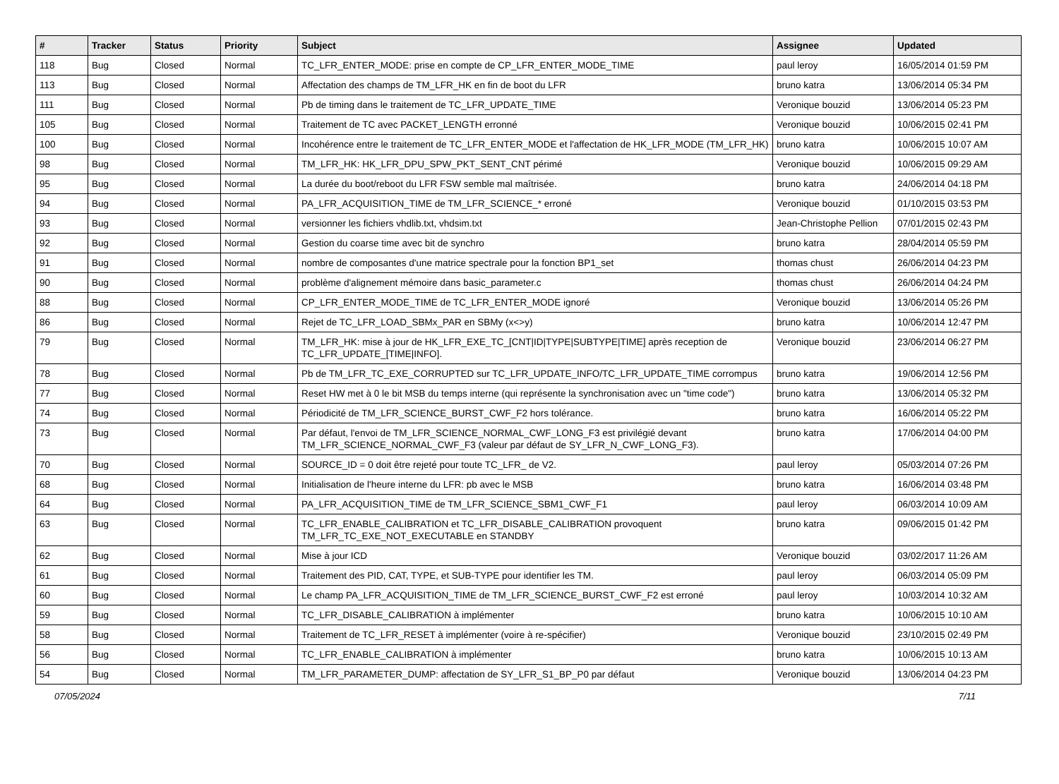| # | Tracker | Status | Priority | Subject | Assignee | Updated |
| --- | --- | --- | --- | --- | --- | --- |
| 118 | Bug | Closed | Normal | TC_LFR_ENTER_MODE: prise en compte de CP_LFR_ENTER_MODE_TIME | paul leroy | 16/05/2014 01:59 PM |
| 113 | Bug | Closed | Normal | Affectation des champs de TM_LFR_HK en fin de boot du LFR | bruno katra | 13/06/2014 05:34 PM |
| 111 | Bug | Closed | Normal | Pb de timing dans le traitement de TC_LFR_UPDATE_TIME | Veronique bouzid | 13/06/2014 05:23 PM |
| 105 | Bug | Closed | Normal | Traitement de TC avec PACKET_LENGTH erronné | Veronique bouzid | 10/06/2015 02:41 PM |
| 100 | Bug | Closed | Normal | Incohérence entre le traitement de TC_LFR_ENTER_MODE et l'affectation de HK_LFR_MODE (TM_LFR_HK) | bruno katra | 10/06/2015 10:07 AM |
| 98 | Bug | Closed | Normal | TM_LFR_HK: HK_LFR_DPU_SPW_PKT_SENT_CNT périmé | Veronique bouzid | 10/06/2015 09:29 AM |
| 95 | Bug | Closed | Normal | La durée du boot/reboot du LFR FSW semble mal maîtrisée. | bruno katra | 24/06/2014 04:18 PM |
| 94 | Bug | Closed | Normal | PA_LFR_ACQUISITION_TIME de TM_LFR_SCIENCE_* erroné | Veronique bouzid | 01/10/2015 03:53 PM |
| 93 | Bug | Closed | Normal | versionner les fichiers vhdlib.txt, vhdsim.txt | Jean-Christophe Pellion | 07/01/2015 02:43 PM |
| 92 | Bug | Closed | Normal | Gestion du coarse time avec bit de synchro | bruno katra | 28/04/2014 05:59 PM |
| 91 | Bug | Closed | Normal | nombre de composantes d'une matrice spectrale pour la fonction BP1_set | thomas chust | 26/06/2014 04:23 PM |
| 90 | Bug | Closed | Normal | problème d'alignement mémoire dans basic_parameter.c | thomas chust | 26/06/2014 04:24 PM |
| 88 | Bug | Closed | Normal | CP_LFR_ENTER_MODE_TIME de TC_LFR_ENTER_MODE ignoré | Veronique bouzid | 13/06/2014 05:26 PM |
| 86 | Bug | Closed | Normal | Rejet de TC_LFR_LOAD_SBMx_PAR en SBMy (x<>y) | bruno katra | 10/06/2014 12:47 PM |
| 79 | Bug | Closed | Normal | TM_LFR_HK: mise à jour de HK_LFR_EXE_TC_[CNT/ID/TYPE/SUBTYPE/TIME] après reception de TC_LFR_UPDATE_[TIME/INFO]. | Veronique bouzid | 23/06/2014 06:27 PM |
| 78 | Bug | Closed | Normal | Pb de TM_LFR_TC_EXE_CORRUPTED sur TC_LFR_UPDATE_INFO/TC_LFR_UPDATE_TIME corrompus | bruno katra | 19/06/2014 12:56 PM |
| 77 | Bug | Closed | Normal | Reset HW met à 0 le bit MSB du temps interne (qui représente la synchronisation avec un "time code") | bruno katra | 13/06/2014 05:32 PM |
| 74 | Bug | Closed | Normal | Périodicité de TM_LFR_SCIENCE_BURST_CWF_F2 hors tolérance. | bruno katra | 16/06/2014 05:22 PM |
| 73 | Bug | Closed | Normal | Par défaut, l'envoi de TM_LFR_SCIENCE_NORMAL_CWF_LONG_F3 est privilégié devant TM_LFR_SCIENCE_NORMAL_CWF_F3 (valeur par défaut de SY_LFR_N_CWF_LONG_F3). | bruno katra | 17/06/2014 04:00 PM |
| 70 | Bug | Closed | Normal | SOURCE_ID = 0 doit être rejeté pour toute TC_LFR_ de V2. | paul leroy | 05/03/2014 07:26 PM |
| 68 | Bug | Closed | Normal | Initialisation de l'heure interne du LFR: pb avec le MSB | bruno katra | 16/06/2014 03:48 PM |
| 64 | Bug | Closed | Normal | PA_LFR_ACQUISITION_TIME de TM_LFR_SCIENCE_SBM1_CWF_F1 | paul leroy | 06/03/2014 10:09 AM |
| 63 | Bug | Closed | Normal | TC_LFR_ENABLE_CALIBRATION et TC_LFR_DISABLE_CALIBRATION provoquent TM_LFR_TC_EXE_NOT_EXECUTABLE en STANDBY | bruno katra | 09/06/2015 01:42 PM |
| 62 | Bug | Closed | Normal | Mise à jour ICD | Veronique bouzid | 03/02/2017 11:26 AM |
| 61 | Bug | Closed | Normal | Traitement des PID, CAT, TYPE, et SUB-TYPE pour identifier les TM. | paul leroy | 06/03/2014 05:09 PM |
| 60 | Bug | Closed | Normal | Le champ PA_LFR_ACQUISITION_TIME de TM_LFR_SCIENCE_BURST_CWF_F2 est erroné | paul leroy | 10/03/2014 10:32 AM |
| 59 | Bug | Closed | Normal | TC_LFR_DISABLE_CALIBRATION à implémenter | bruno katra | 10/06/2015 10:10 AM |
| 58 | Bug | Closed | Normal | Traitement de TC_LFR_RESET à implémenter (voire à re-spécifier) | Veronique bouzid | 23/10/2015 02:49 PM |
| 56 | Bug | Closed | Normal | TC_LFR_ENABLE_CALIBRATION à implémenter | bruno katra | 10/06/2015 10:13 AM |
| 54 | Bug | Closed | Normal | TM_LFR_PARAMETER_DUMP: affectation de SY_LFR_S1_BP_P0 par défaut | Veronique bouzid | 13/06/2014 04:23 PM |
07/05/2024 7/11